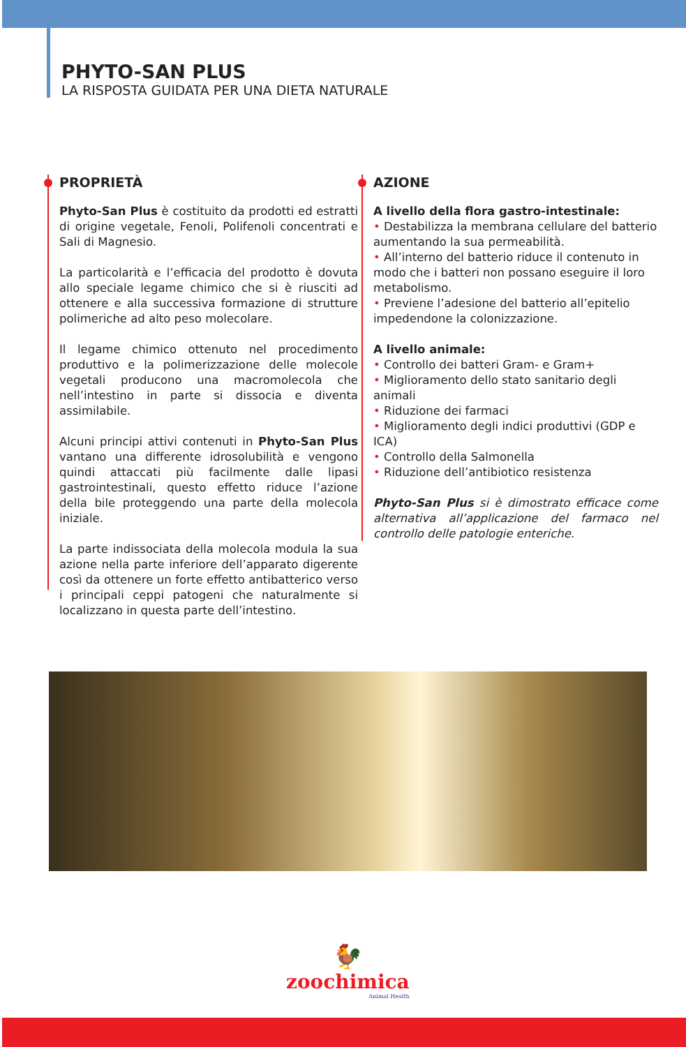PHYTO-SAN PLUS
LA RISPOSTA GUIDATA PER UNA DIETA NATURALE
PROPRIETÀ
Phyto-San Plus è costituito da prodotti ed estratti di origine vegetale, Fenoli, Polifenoli concentrati e Sali di Magnesio.
La particolarità e l’efficacia del prodotto è dovuta allo speciale legame chimico che si è riusciti ad ottenere e alla successiva formazione di strutture polimeriche ad alto peso molecolare.
Il legame chimico ottenuto nel procedimento produttivo e la polimerizzazione delle molecole vegetali producono una macromolecola che nell’intestino in parte si dissocia e diventa assimilabile.
Alcuni principi attivi contenuti in Phyto-San Plus vantano una differente idrosolubilità e vengono quindi attaccati più facilmente dalle lipasi gastrointestinali, questo effetto riduce l’azione della bile proteggendo una parte della molecola iniziale.
La parte indissociata della molecola modula la sua azione nella parte inferiore dell’apparato digerente così da ottenere un forte effetto antibatterico verso i principali ceppi patogeni che naturalmente si localizzano in questa parte dell’intestino.
AZIONE
A livello della flora gastro-intestinale:
• Destabilizza la membrana cellulare del batterio aumentando la sua permeabilità.
• All’interno del batterio riduce il contenuto in modo che i batteri non possano eseguire il loro metabolismo.
• Previene l’adesione del batterio all’epitelio impedendone la colonizzazione.
A livello animale:
• Controllo dei batteri Gram- e Gram+
• Miglioramento dello stato sanitario degli animali
• Riduzione dei farmaci
• Miglioramento degli indici produttivi (GDP e ICA)
• Controllo della Salmonella
• Riduzione dell’antibiotico resistenza
Phyto-San Plus si è dimostrato efficace come alternativa all’applicazione del farmaco nel controllo delle patologie enteriche.
🐓
zoochimica
Animal Health